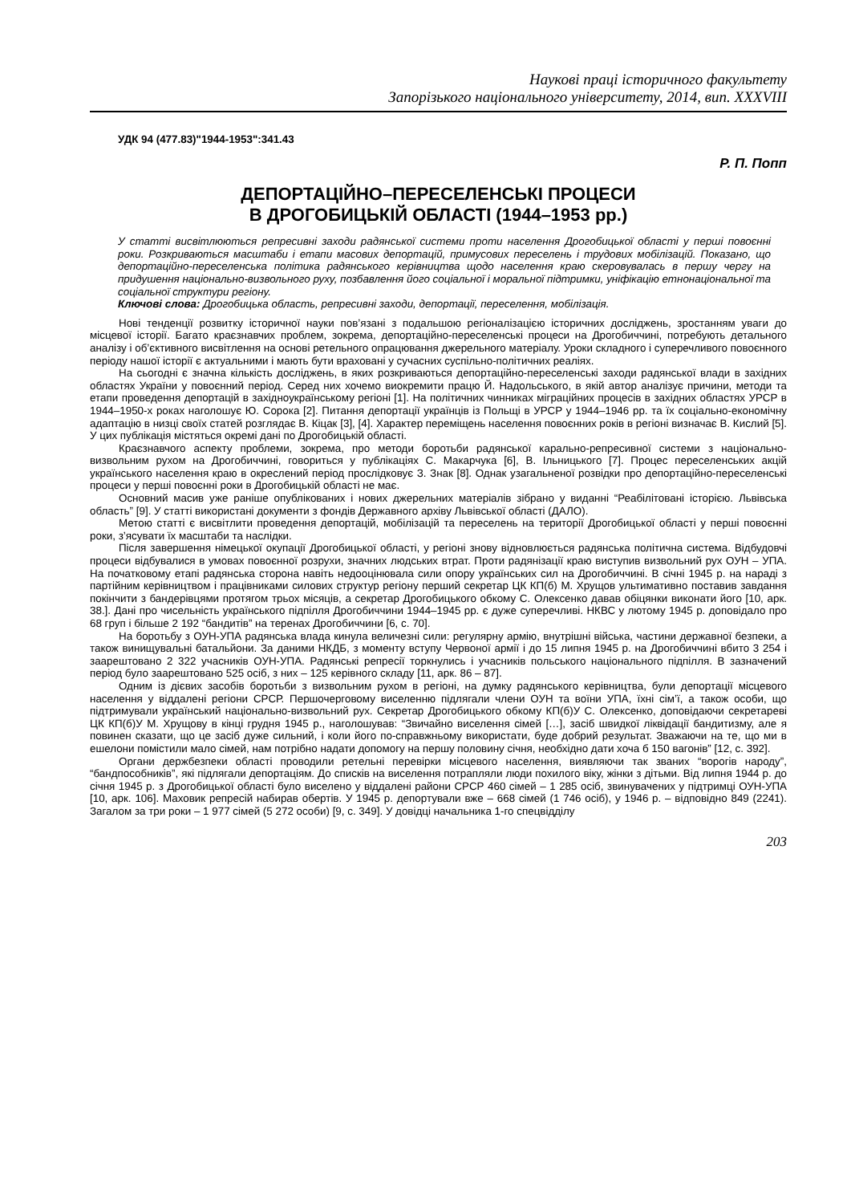Наукові праці історичного факультету
Запорізького національного університету, 2014, вип. XXXVIII
УДК 94 (477.83)"1944-1953":341.43
Р. П. Попп
ДЕПОРТАЦІЙНО–ПЕРЕСЕЛЕНСЬКІ ПРОЦЕСИ
В ДРОГОБИЦЬКІЙ ОБЛАСТІ (1944–1953 рр.)
У статті висвітлюються репресивні заходи радянської системи проти населення Дрогобицької області у перші повоєнні роки. Розкриваються масштаби і етапи масових депортацій, примусових переселень і трудових мобілізацій. Показано, що депортаційно-переселенська політика радянського керівництва щодо населення краю скеровувалась в першу чергу на придушення національно-визвольного руху, позбавлення його соціальної і моральної підтримки, уніфікацію етнонаціональної та соціальної структури регіону.
Ключові слова: Дрогобицька область, репресивні заходи, депортації, переселення, мобілізація.
Нові тенденції розвитку історичної науки пов’язані з подальшою регіоналізацією історичних досліджень, зростанням уваги до місцевої історії. Багато краєзнавчих проблем, зокрема, депортаційно-переселенські процеси на Дрогобиччині, потребують детального аналізу і об’єктивного висвітлення на основі ретельного опрацювання джерельного матеріалу. Уроки складного і суперечливого повоєнного періоду нашої історії є актуальними і мають бути враховані у сучасних суспільно-політичних реаліях.
На сьогодні є значна кількість досліджень, в яких розкриваються депортаційно-переселенські заходи радянської влади в західних областях України у повоєнний період. Серед них хочемо виокремити працю Й. Надольського, в якій автор аналізує причини, методи та етапи проведення депортацій в західноукраїнському регіоні [1]. На політичних чинниках міграційних процесів в західних областях УРСР в 1944–1950-х роках наголошує Ю. Сорока [2]. Питання депортації українців із Польщі в УРСР у 1944–1946 рр. та їх соціально-економічну адаптацію в низці своїх статей розглядає В. Кіцак [3], [4]. Характер переміщень населення повоєнних років в регіоні визначає В. Кислий [5]. У цих публікація містяться окремі дані по Дрогобицькій області.
Краєзнавчого аспекту проблеми, зокрема, про методи боротьби радянської карально-репресивної системи з національно-визвольним рухом на Дрогобиччині, говориться у публікаціях С. Макарчука [6], В. Ільницького [7]. Процес переселенських акцій українського населення краю в окреслений період прослідковує З. Знак [8]. Однак узагальненої розвідки про депортаційно-переселенські процеси у перші повоєнні роки в Дрогобицькій області не має.
Основний масив уже раніше опублікованих і нових джерельних матеріалів зібрано у виданні “Реабілітовані історією. Львівська область” [9]. У статті використані документи з фондів Державного архіву Львівської області (ДАЛО).
Метою статті є висвітлити проведення депортацій, мобілізацій та переселень на території Дрогобицької області у перші повоєнні роки, з’ясувати їх масштаби та наслідки.
Після завершення німецької окупації Дрогобицької області, у регіоні знову відновлюється радянська політична система. Відбудовчі процеси відбувалися в умовах повоєнної розрухи, значних людських втрат. Проти радянізації краю виступив визвольний рух ОУН – УПА. На початковому етапі радянська сторона навіть недооцінювала сили опору українських сил на Дрогобиччині. В січні 1945 р. на нараді з партійним керівництвом і працівниками силових структур регіону перший секретар ЦК КП(б) М. Хрущов ультимативно поставив завдання покінчити з бандерівцями протягом трьох місяців, а секретар Дрогобицького обкому С. Олексенко давав обіцянки виконати його [10, арк. 38.]. Дані про чисельність українського підпілля Дрогобиччини 1944–1945 рр. є дуже суперечливі. НКВС у лютому 1945 р. доповідало про 68 груп і більше 2 192 “бандитів” на теренах Дрогобиччини [6, с. 70].
На боротьбу з ОУН-УПА радянська влада кинула величезні сили: регулярну армію, внутрішні війська, частини державної безпеки, а також винищувальні батальйони. За даними НКДБ, з моменту вступу Червоної армії і до 15 липня 1945 р. на Дрогобиччині вбито 3 254 і заарештовано 2 322 учасників ОУН-УПА. Радянські репресії торкнулись і учасників польського національного підпілля. В зазначений період було заарештовано 525 осіб, з них – 125 керівного складу [11, арк. 86 – 87].
Одним із дієвих засобів боротьби з визвольним рухом в регіоні, на думку радянського керівництва, були депортації місцевого населення у віддалені регіони СРСР. Першочерговому виселенню підлягали члени ОУН та воїни УПА, їхні сім’ї, а також особи, що підтримували український національно-визвольний рух. Секретар Дрогобицького обкому КП(б)У С. Олексенко, доповідаючи секретареві ЦК КП(б)У М. Хрущову в кінці грудня 1945 р., наголошував: “Звичайно виселення сімей […], засіб швидкої ліквідації бандитизму, але я повинен сказати, що це засіб дуже сильний, і коли його по-справжньому використати, буде добрий результат. Зважаючи на те, що ми в ешелони помістили мало сімей, нам потрібно надати допомогу на першу половину січня, необхідно дати хоча б 150 вагонів” [12, с. 392].
Органи держбезпеки області проводили ретельні перевірки місцевого населення, виявляючи так званих “ворогів народу”, “бандпособників”, які підлягали депортаціям. До списків на виселення потрапляли люди похилого віку, жінки з дітьми. Від липня 1944 р. до січня 1945 р. з Дрогобицької області було виселено у віддалені райони СРСР 460 сімей – 1 285 осіб, звинувачених у підтримці ОУН-УПА [10, арк. 106]. Маховик репресій набирав обертів. У 1945 р. депортували вже – 668 сімей (1 746 осіб), у 1946 р. – відповідно 849 (2241). Загалом за три роки – 1 977 сімей (5 272 особи) [9, с. 349]. У довідці начальника 1-го спецвідділу
203